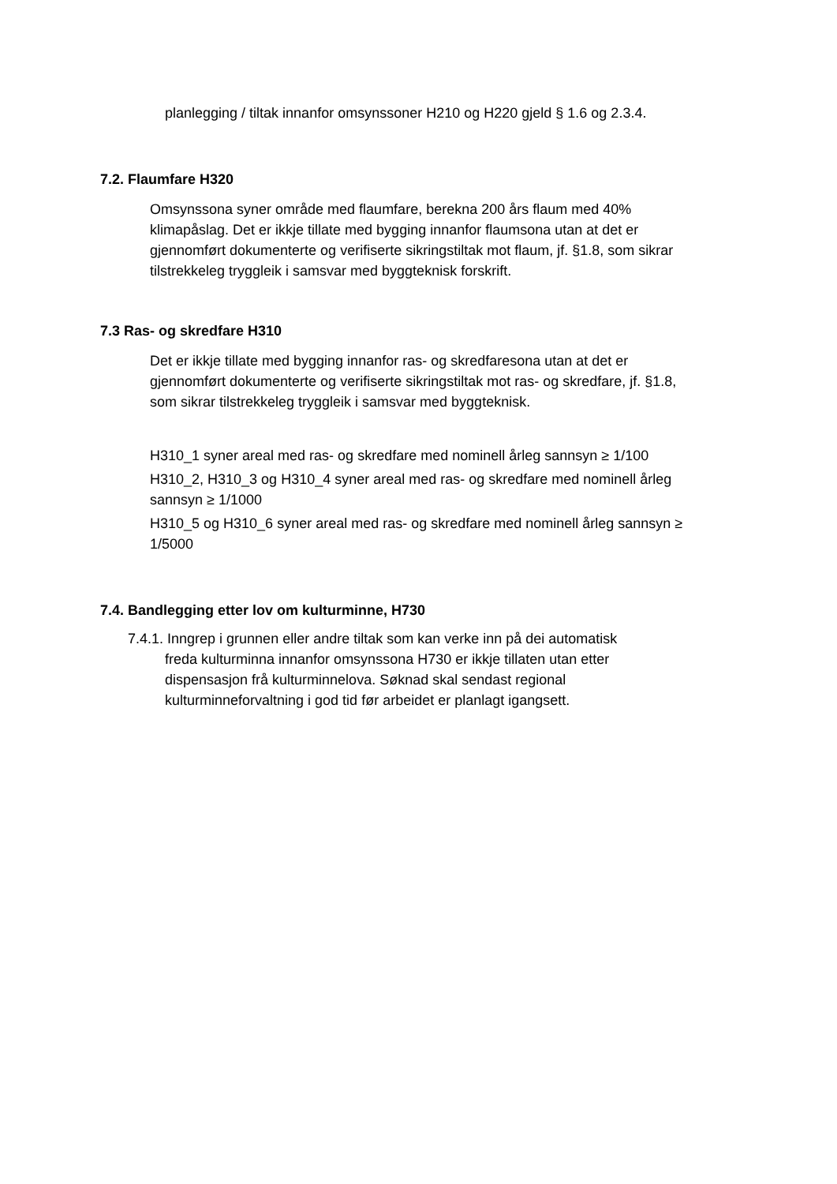planlegging / tiltak innanfor omsynssoner H210 og H220 gjeld § 1.6 og 2.3.4.
7.2. Flaumfare H320
Omsynssona syner område med flaumfare, berekna 200 års flaum med 40% klimapåslag. Det er ikkje tillate med bygging innanfor flaumsona utan at det er gjennomført dokumenterte og verifiserte sikringstiltak mot flaum, jf. §1.8, som sikrar tilstrekkeleg tryggleik i samsvar med byggteknisk forskrift.
7.3 Ras- og skredfare H310
Det er ikkje tillate med bygging innanfor ras- og skredfaresona utan at det er gjennomført dokumenterte og verifiserte sikringstiltak mot ras- og skredfare, jf. §1.8, som sikrar tilstrekkeleg tryggleik i samsvar med byggteknisk.
H310_1 syner areal med ras- og skredfare med nominell årleg sannsyn ≥ 1/100
H310_2, H310_3 og H310_4 syner areal med ras- og skredfare med nominell årleg sannsyn ≥ 1/1000
H310_5 og H310_6 syner areal med ras- og skredfare med nominell årleg sannsyn ≥ 1/5000
7.4. Bandlegging etter lov om kulturminne, H730
7.4.1. Inngrep i grunnen eller andre tiltak som kan verke inn på dei automatisk
freda kulturminna innanfor omsynssona H730 er ikkje tillaten utan etter dispensasjon frå kulturminnelova. Søknad skal sendast regional kulturminneforvaltning i god tid før arbeidet er planlagt igangsett.